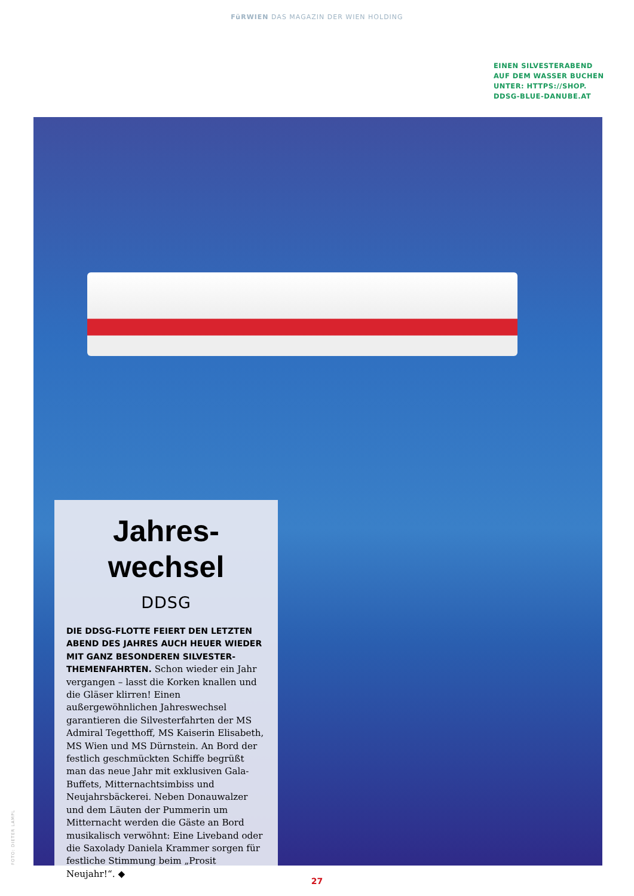FüRWIEN DAS MAGAZIN DER WIEN HOLDING
EINEN SILVESTERABEND
AUF DEM WASSER BUCHEN
UNTER: HTTPS://SHOP.
DDSG-BLUE-DANUBE.AT
Jahres-
wechsel
DDSG
DIE DDSG-FLOTTE FEIERT DEN LETZTEN ABEND DES JAHRES AUCH HEUER WIEDER MIT GANZ BESONDEREN SILVESTER-THEMENFAHRTEN. Schon wieder ein Jahr vergangen – lasst die Korken knallen und die Gläser klirren! Einen außergewöhnlichen Jahreswechsel garantieren die Silvesterfahrten der MS Admiral Tegetthoff, MS Kaiserin Elisabeth, MS Wien und MS Dürnstein. An Bord der festlich geschmückten Schiffe begrüßt man das neue Jahr mit exklusiven Gala-Buffets, Mitternachtsimbiss und Neujahrsbäckerei. Neben Donauwalzer und dem Läuten der Pummerin um Mitternacht werden die Gäste an Bord musikalisch verwöhnt: Eine Liveband oder die Saxolady Daniela Krammer sorgen für festliche Stimmung beim „Prosit Neujahr!“. ◆
FOTO: DIETER LAMPL
27